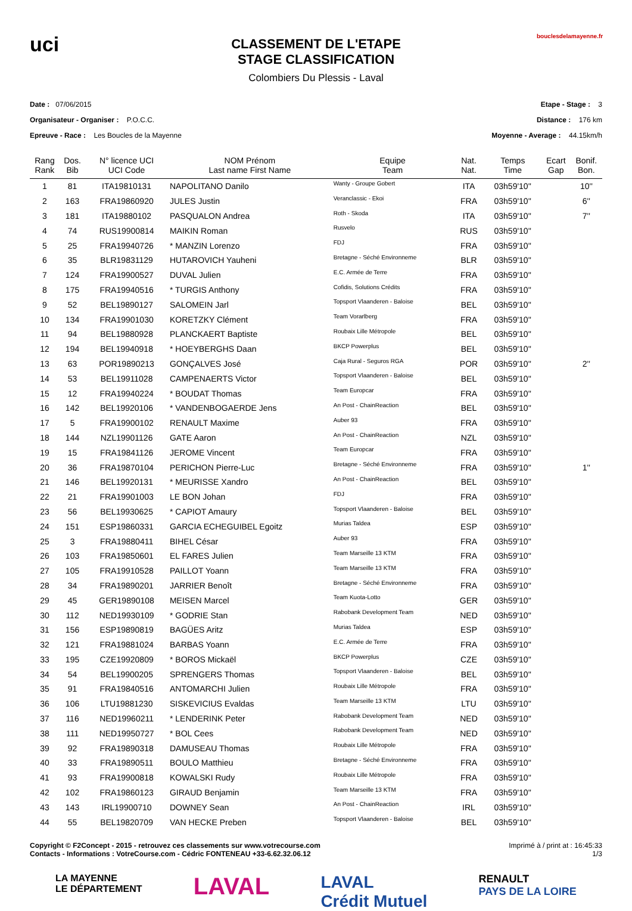uci
CLASSEMENT DE L'ETAPE
STAGE CLASSIFICATION
Colombiers Du Plessis - Laval
bouclesdelamayenne.fr
Date : 07/06/2015
Organisateur - Organiser : P.O.C.C.
Epreuve - Race : Les Boucles de la Mayenne
Etape - Stage : 3
Distance : 176 km
Moyenne - Average : 44.15km/h
| Rang Rank | Dos. Bib | N° licence UCI UCI Code | NOM Prénom Last name First Name | Equipe Team | Nat. Nat. | Temps Time | Ecart Gap | Bonif. Bon. |
| --- | --- | --- | --- | --- | --- | --- | --- | --- |
| 1 | 81 | ITA19810131 | NAPOLITANO Danilo | Wanty - Groupe Gobert | ITA | 03h59'10'' | | 10'' |
| 2 | 163 | FRA19860920 | JULES Justin | Veranclassic - Ekoi | FRA | 03h59'10'' | | 6'' |
| 3 | 181 | ITA19880102 | PASQUALON Andrea | Roth - Skoda | ITA | 03h59'10'' | | 7'' |
| 4 | 74 | RUS19900814 | MAIKIN Roman | Rusvelo | RUS | 03h59'10'' | | |
| 5 | 25 | FRA19940726 | * MANZIN Lorenzo | FDJ | FRA | 03h59'10'' | | |
| 6 | 35 | BLR19831129 | HUTAROVICH Yauheni | Bretagne - Séché Environneme | BLR | 03h59'10'' | | |
| 7 | 124 | FRA19900527 | DUVAL Julien | E.C. Armée de Terre | FRA | 03h59'10'' | | |
| 8 | 175 | FRA19940516 | * TURGIS Anthony | Cofidis, Solutions Crédits | FRA | 03h59'10'' | | |
| 9 | 52 | BEL19890127 | SALOMEIN Jarl | Topsport Vlaanderen - Baloise | BEL | 03h59'10'' | | |
| 10 | 134 | FRA19901030 | KORETZKY Clément | Team Vorarlberg | FRA | 03h59'10'' | | |
| 11 | 94 | BEL19880928 | PLANCKAERT Baptiste | Roubaix Lille Métropole | BEL | 03h59'10'' | | |
| 12 | 194 | BEL19940918 | * HOEYBERGHS Daan | BKCP Powerplus | BEL | 03h59'10'' | | |
| 13 | 63 | POR19890213 | GONÇALVES José | Caja Rural - Seguros RGA | POR | 03h59'10'' | | 2'' |
| 14 | 53 | BEL19911028 | CAMPENAERTS Victor | Topsport Vlaanderen - Baloise | BEL | 03h59'10'' | | |
| 15 | 12 | FRA19940224 | * BOUDAT Thomas | Team Europcar | FRA | 03h59'10'' | | |
| 16 | 142 | BEL19920106 | * VANDENBOGAERDE Jens | An Post - ChainReaction | BEL | 03h59'10'' | | |
| 17 | 5 | FRA19900102 | RENAULT Maxime | Auber 93 | FRA | 03h59'10'' | | |
| 18 | 144 | NZL19901126 | GATE Aaron | An Post - ChainReaction | NZL | 03h59'10'' | | |
| 19 | 15 | FRA19841126 | JEROME Vincent | Team Europcar | FRA | 03h59'10'' | | |
| 20 | 36 | FRA19870104 | PERICHON Pierre-Luc | Bretagne - Séché Environneme | FRA | 03h59'10'' | | 1'' |
| 21 | 146 | BEL19920131 | * MEURISSE Xandro | An Post - ChainReaction | BEL | 03h59'10'' | | |
| 22 | 21 | FRA19901003 | LE BON Johan | FDJ | FRA | 03h59'10'' | | |
| 23 | 56 | BEL19930625 | * CAPIOT Amaury | Topsport Vlaanderen - Baloise | BEL | 03h59'10'' | | |
| 24 | 151 | ESP19860331 | GARCIA ECHEGUIBEL Egoitz | Murias Taldea | ESP | 03h59'10'' | | |
| 25 | 3 | FRA19880411 | BIHEL César | Auber 93 | FRA | 03h59'10'' | | |
| 26 | 103 | FRA19850601 | EL FARES Julien | Team Marseille 13 KTM | FRA | 03h59'10'' | | |
| 27 | 105 | FRA19910528 | PAILLOT Yoann | Team Marseille 13 KTM | FRA | 03h59'10'' | | |
| 28 | 34 | FRA19890201 | JARRIER Benoît | Bretagne - Séché Environneme | FRA | 03h59'10'' | | |
| 29 | 45 | GER19890108 | MEISEN Marcel | Team Kuota-Lotto | GER | 03h59'10'' | | |
| 30 | 112 | NED19930109 | * GODRIE Stan | Rabobank Development Team | NED | 03h59'10'' | | |
| 31 | 156 | ESP19890819 | BAGÜES Aritz | Murias Taldea | ESP | 03h59'10'' | | |
| 32 | 121 | FRA19881024 | BARBAS Yoann | E.C. Armée de Terre | FRA | 03h59'10'' | | |
| 33 | 195 | CZE19920809 | * BOROS Mickaël | BKCP Powerplus | CZE | 03h59'10'' | | |
| 34 | 54 | BEL19900205 | SPRENGERS Thomas | Topsport Vlaanderen - Baloise | BEL | 03h59'10'' | | |
| 35 | 91 | FRA19840516 | ANTOMARCHI Julien | Roubaix Lille Métropole | FRA | 03h59'10'' | | |
| 36 | 106 | LTU19881230 | SISKEVICIUS Evaldas | Team Marseille 13 KTM | LTU | 03h59'10'' | | |
| 37 | 116 | NED19960211 | * LENDERINK Peter | Rabobank Development Team | NED | 03h59'10'' | | |
| 38 | 111 | NED19950727 | * BOL Cees | Rabobank Development Team | NED | 03h59'10'' | | |
| 39 | 92 | FRA19890318 | DAMUSEAU Thomas | Roubaix Lille Métropole | FRA | 03h59'10'' | | |
| 40 | 33 | FRA19890511 | BOULO Matthieu | Bretagne - Séché Environneme | FRA | 03h59'10'' | | |
| 41 | 93 | FRA19900818 | KOWALSKI Rudy | Roubaix Lille Métropole | FRA | 03h59'10'' | | |
| 42 | 102 | FRA19860123 | GIRAUD Benjamin | Team Marseille 13 KTM | FRA | 03h59'10'' | | |
| 43 | 143 | IRL19900710 | DOWNEY Sean | An Post - ChainReaction | IRL | 03h59'10'' | | |
| 44 | 55 | BEL19820709 | VAN HECKE Preben | Topsport Vlaanderen - Baloise | BEL | 03h59'10'' | | |
Copyright © F2Concept - 2015 - retrouvez ces classements sur www.votrecourse.com
Contacts - Informations : VotreCourse.com - Cédric FONTENEAU +33-6.62.32.06.12
Imprimé à / print at : 16:45:33
1/3
LA MAYENNE
LE DÉPARTEMENT LAVAL LAVAL
Crédit Mutuel RENAULT
PAYS DE LA LOIRE